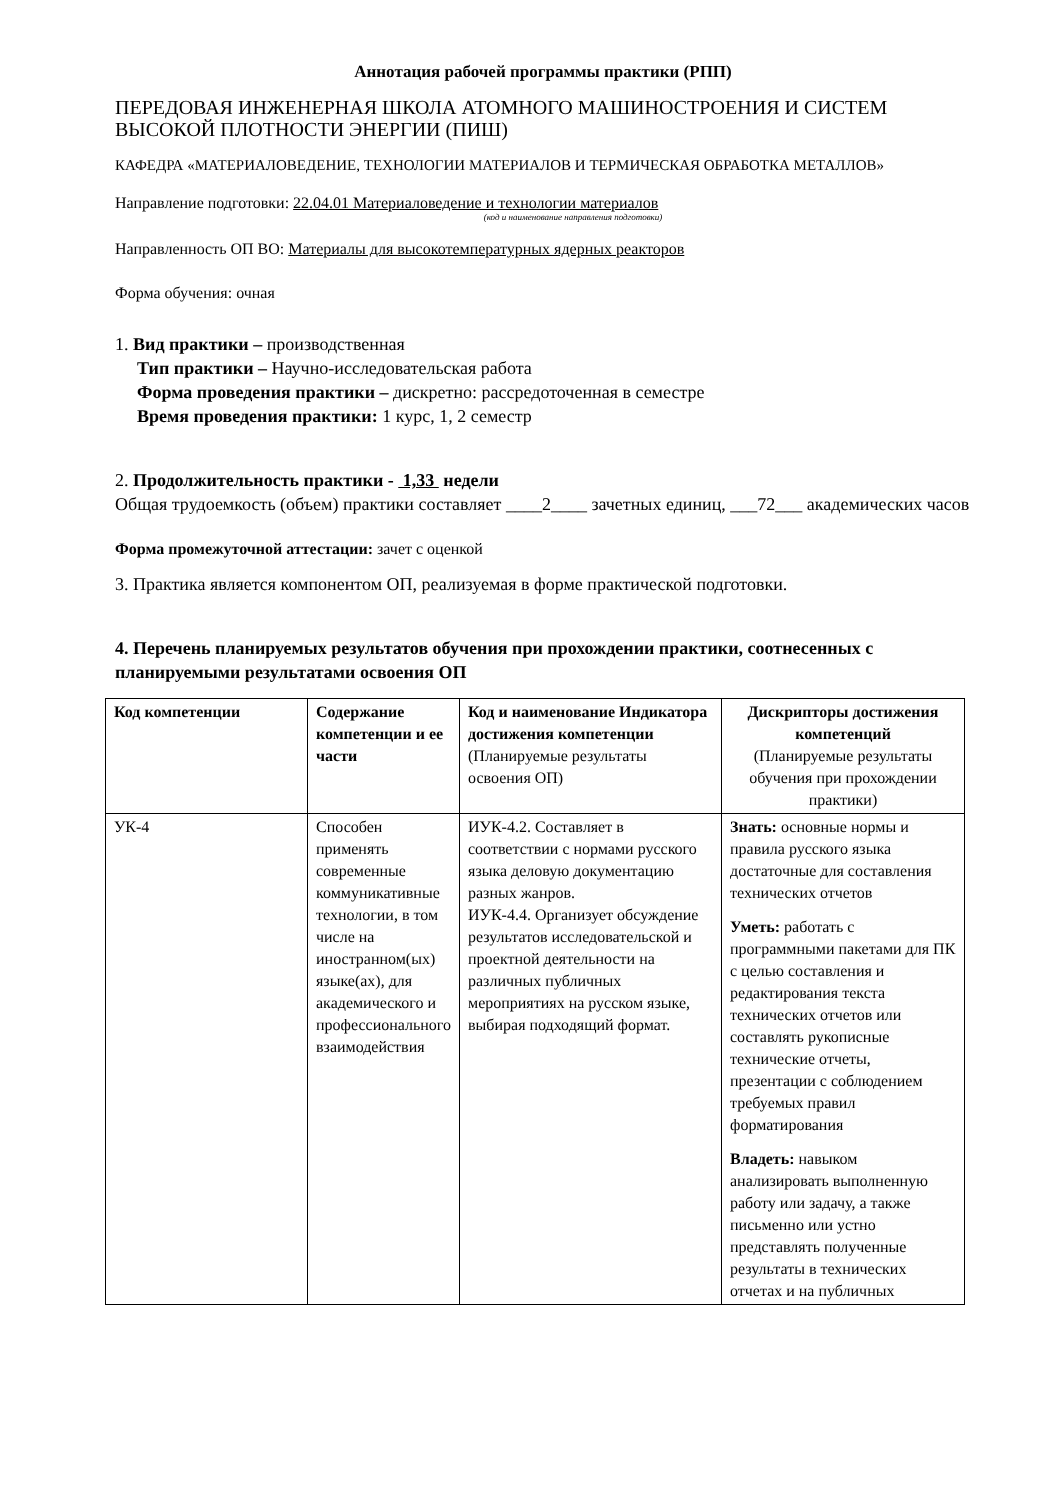Аннотация рабочей программы практики (РПП)
ПЕРЕДОВАЯ ИНЖЕНЕРНАЯ ШКОЛА АТОМНОГО МАШИНОСТРОЕНИЯ И СИСТЕМ ВЫСОКОЙ ПЛОТНОСТИ ЭНЕРГИИ (ПИШ)
КАФЕДРА «МАТЕРИАЛОВЕДЕНИЕ, ТЕХНОЛОГИИ МАТЕРИАЛОВ И ТЕРМИЧЕСКАЯ ОБРАБОТКА МЕТАЛЛОВ»
Направление подготовки: 22.04.01 Материаловедение и технологии материалов
(код и наименование направления подготовки)
Направленность ОП ВО: Материалы для высокотемпературных ядерных реакторов
Форма обучения: очная
1. Вид практики – производственная
Тип практики – Научно-исследовательская работа
Форма проведения практики – дискретно: рассредоточенная в семестре
Время проведения практики: 1 курс, 1, 2 семестр
2. Продолжительность практики - 1,33 недели
Общая трудоемкость (объем) практики составляет ____2____ зачетных единиц, ___72___ академических часов
Форма промежуточной аттестации: зачет с оценкой
3. Практика является компонентом ОП, реализуемая в форме практической подготовки.
4. Перечень планируемых результатов обучения при прохождении практики, соотнесенных с планируемыми результатами освоения ОП
| Код компетенции | Содержание компетенции и ее части | Код и наименование Индикатора достижения компетенции (Планируемые результаты освоения ОП) | Дискрипторы достижения компетенций (Планируемые результаты обучения при прохождении практики) |
| --- | --- | --- | --- |
| УК-4 | Способен применять современные коммуникативные технологии, в том числе на иностранном(ых) языке(ах), для академического и профессионального взаимодействия | ИУК-4.2. Составляет в соответствии с нормами русского языка деловую документацию разных жанров. ИУК-4.4. Организует обсуждение результатов исследовательской и проектной деятельности на различных публичных мероприятиях на русском языке, выбирая подходящий формат. | Знать: основные нормы и правила русского языка достаточные для составления технических отчетов Уметь: работать с программными пакетами для ПК с целью составления и редактирования текста технических отчетов или составлять рукописные технические отчеты, презентации с соблюдением требуемых правил форматирования Владеть: навыком анализировать выполненную работу или задачу, а также письменно или устно представлять полученные результаты в технических отчетах и на публичных |